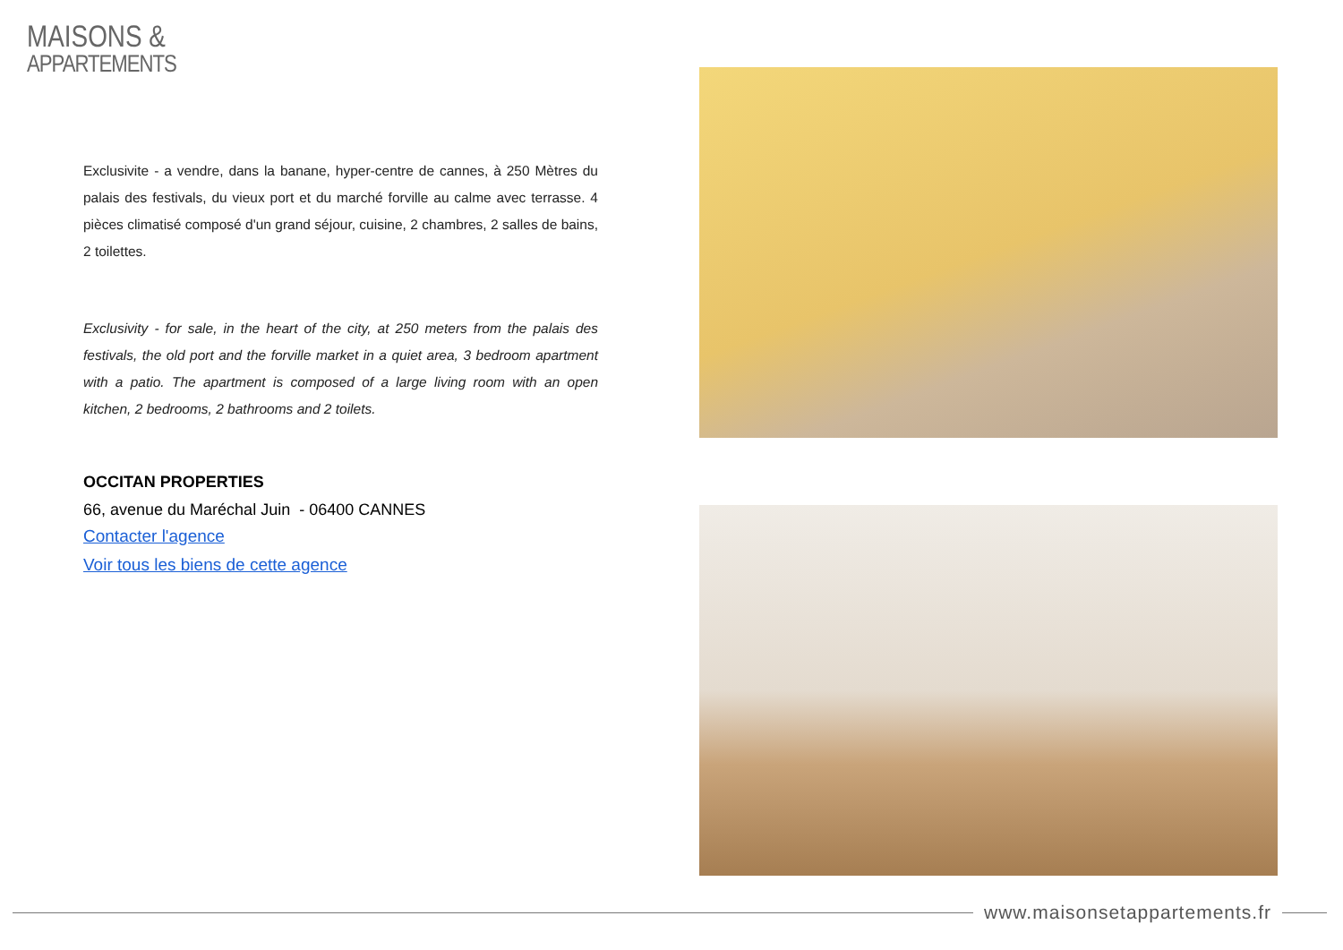MAISONS &
APPARTEMENTS
Exclusivite - a vendre, dans la banane, hyper-centre de cannes, à 250 Mètres du palais des festivals, du vieux port et du marché forville au calme avec terrasse. 4 pièces climatisé composé d'un grand séjour, cuisine, 2 chambres, 2 salles de bains, 2 toilettes.
Exclusivity - for sale, in the heart of the city, at 250 meters from the palais des festivals, the old port and the forville market in a quiet area, 3 bedroom apartment with a patio. The apartment is composed of a large living room with an open kitchen, 2 bedrooms, 2 bathrooms and 2 toilets.
OCCITAN PROPERTIES
66, avenue du Maréchal Juin - 06400 CANNES
Contacter l'agence
Voir tous les biens de cette agence
www.maisonsetappartements.fr